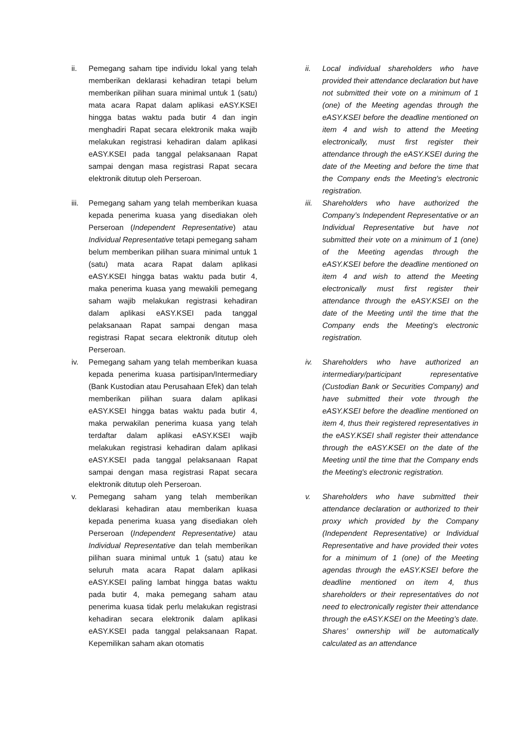ii. Pemegang saham tipe individu lokal yang telah memberikan deklarasi kehadiran tetapi belum memberikan pilihan suara minimal untuk 1 (satu) mata acara Rapat dalam aplikasi eASY.KSEI hingga batas waktu pada butir 4 dan ingin menghadiri Rapat secara elektronik maka wajib melakukan registrasi kehadiran dalam aplikasi eASY.KSEI pada tanggal pelaksanaan Rapat sampai dengan masa registrasi Rapat secara elektronik ditutup oleh Perseroan.
iii.
Pemegang saham yang telah memberikan kuasa kepada penerima kuasa yang disediakan oleh Perseroan (Independent Representative) atau Individual Representative tetapi pemegang saham belum memberikan pilihan suara minimal untuk 1 (satu) mata acara Rapat dalam aplikasi eASY.KSEI hingga batas waktu pada butir 4, maka penerima kuasa yang mewakili pemegang saham wajib melakukan registrasi kehadiran dalam aplikasi eASY.KSEI pada tanggal pelaksanaan Rapat sampai dengan masa registrasi Rapat secara elektronik ditutup oleh Perseroan.
iv. Pemegang saham yang telah memberikan kuasa kepada penerima kuasa partisipan/Intermediary (Bank Kustodian atau Perusahaan Efek) dan telah memberikan pilihan suara dalam aplikasi eASY.KSEI hingga batas waktu pada butir 4, maka perwakilan penerima kuasa yang telah terdaftar dalam aplikasi eASY.KSEI wajib melakukan registrasi kehadiran dalam aplikasi eASY.KSEI pada tanggal pelaksanaan Rapat sampai dengan masa registrasi Rapat secara elektronik ditutup oleh Perseroan.
v. Pemegang saham yang telah memberikan deklarasi kehadiran atau memberikan kuasa kepada penerima kuasa yang disediakan oleh Perseroan (Independent Representative) atau Individual Representative dan telah memberikan pilihan suara minimal untuk 1 (satu) atau ke seluruh mata acara Rapat dalam aplikasi eASY.KSEI paling lambat hingga batas waktu pada butir 4, maka pemegang saham atau penerima kuasa tidak perlu melakukan registrasi kehadiran secara elektronik dalam aplikasi eASY.KSEI pada tanggal pelaksanaan Rapat. Kepemilikan saham akan otomatis
ii. Local individual shareholders who have provided their attendance declaration but have not submitted their vote on a minimum of 1 (one) of the Meeting agendas through the eASY.KSEI before the deadline mentioned on item 4 and wish to attend the Meeting electronically, must first register their attendance through the eASY.KSEI during the date of the Meeting and before the time that the Company ends the Meeting's electronic registration.
iii.
Shareholders who have authorized the Company’s Independent Representative or an Individual Representative but have not submitted their vote on a minimum of 1 (one) of the Meeting agendas through the eASY.KSEI before the deadline mentioned on item 4 and wish to attend the Meeting electronically must first register their attendance through the eASY.KSEI on the date of the Meeting until the time that the Company ends the Meeting's electronic registration.
iv. Shareholders who have authorized an intermediary/participant representative (Custodian Bank or Securities Company) and have submitted their vote through the eASY.KSEI before the deadline mentioned on item 4, thus their registered representatives in the eASY.KSEI shall register their attendance through the eASY.KSEI on the date of the Meeting until the time that the Company ends the Meeting's electronic registration.
v. Shareholders who have submitted their attendance declaration or authorized to their proxy which provided by the Company (Independent Representative) or Individual Representative and have provided their votes for a minimum of 1 (one) of the Meeting agendas through the eASY.KSEI before the deadline mentioned on item 4, thus shareholders or their representatives do not need to electronically register their attendance through the eASY.KSEI on the Meeting’s date. Shares’ ownership will be automatically calculated as an attendance